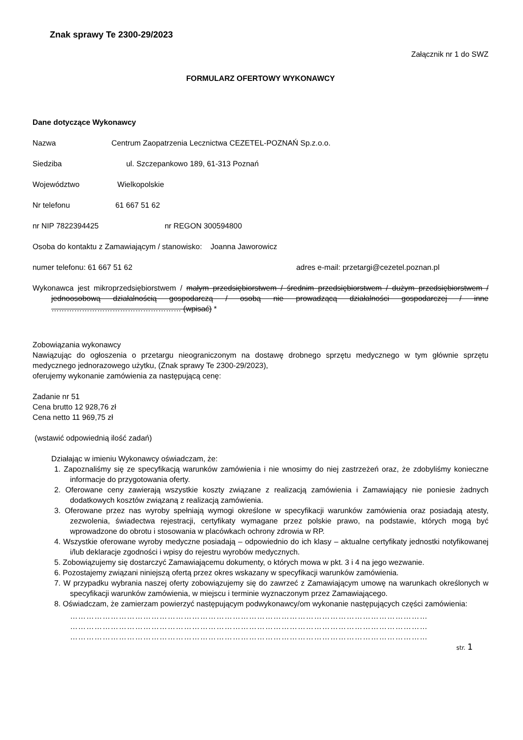Znak sprawy Te 2300-29/2023
Załącznik nr 1 do SWZ
FORMULARZ OFERTOWY WYKONAWCY
Dane dotyczące Wykonawcy
Nazwa Centrum Zaopatrzenia Lecznictwa CEZETEL-POZNAŃ Sp.z.o.o.
Siedziba ul. Szczepankowo 189, 61-313 Poznań
Województwo Wielkopolskie
Nr telefonu 61 667 51 62
nr NIP 7822394425 nr REGON 300594800
Osoba do kontaktu z Zamawiającym / stanowisko: Joanna Jaworowicz
numer telefonu: 61 667 51 62 adres e-mail: przetargi@cezetel.poznan.pl
Wykonawca jest mikroprzedsiębiorstwem / małym przedsiębiorstwem / średnim przedsiębiorstwem / dużym przedsiębiorstwem / jednoosobową działalnością gospodarczą / osobą nie prowadzącą działalności gospodarczej / inne …………………………………………… (wpisać) *
Zobowiązania wykonawcy
Nawiązując do ogłoszenia o przetargu nieograniczonym na dostawę drobnego sprzętu medycznego w tym głównie sprzętu medycznego jednorazowego użytku, (Znak sprawy Te 2300-29/2023),
oferujemy wykonanie zamówienia za następującą cenę:
Zadanie nr 51
Cena brutto 12 928,76 zł
Cena netto 11 969,75 zł
(wstawić odpowiednią ilość zadań)
Działając w imieniu Wykonawcy oświadczam, że:
1. Zapoznaliśmy się ze specyfikacją warunków zamówienia i nie wnosimy do niej zastrzeżeń oraz, że zdobyliśmy konieczne informacje do przygotowania oferty.
2. Oferowane ceny zawierają wszystkie koszty związane z realizacją zamówienia i Zamawiający nie poniesie żadnych dodatkowych kosztów związaną z realizacją zamówienia.
3. Oferowane przez nas wyroby spełniają wymogi określone w specyfikacji warunków zamówienia oraz posiadają atesty, zezwolenia, świadectwa rejestracji, certyfikaty wymagane przez polskie prawo, na podstawie, których mogą być wprowadzone do obrotu i stosowania w placówkach ochrony zdrowia w RP.
4. Wszystkie oferowane wyroby medyczne posiadają – odpowiednio do ich klasy – aktualne certyfikaty jednostki notyfikowanej i/lub deklaracje zgodności i wpisy do rejestru wyrobów medycznych.
5. Zobowiązujemy się dostarczyć Zamawiającemu dokumenty, o których mowa w pkt. 3 i 4 na jego wezwanie.
6. Pozostajemy związani niniejszą ofertą przez okres wskazany w specyfikacji warunków zamówienia.
7. W przypadku wybrania naszej oferty zobowiązujemy się do zawrzeć z Zamawiającym umowę na warunkach określonych w specyfikacji warunków zamówienia, w miejscu i terminie wyznaczonym przez Zamawiającego.
8. Oświadczam, że zamierzam powierzyć następującym podwykonawcy/om wykonanie następujących części zamówienia:
……………………………………………………………………………………………………………………
……………………………………………………………………………………………………………………
……………………………………………………………………………………………………………………
str. 1